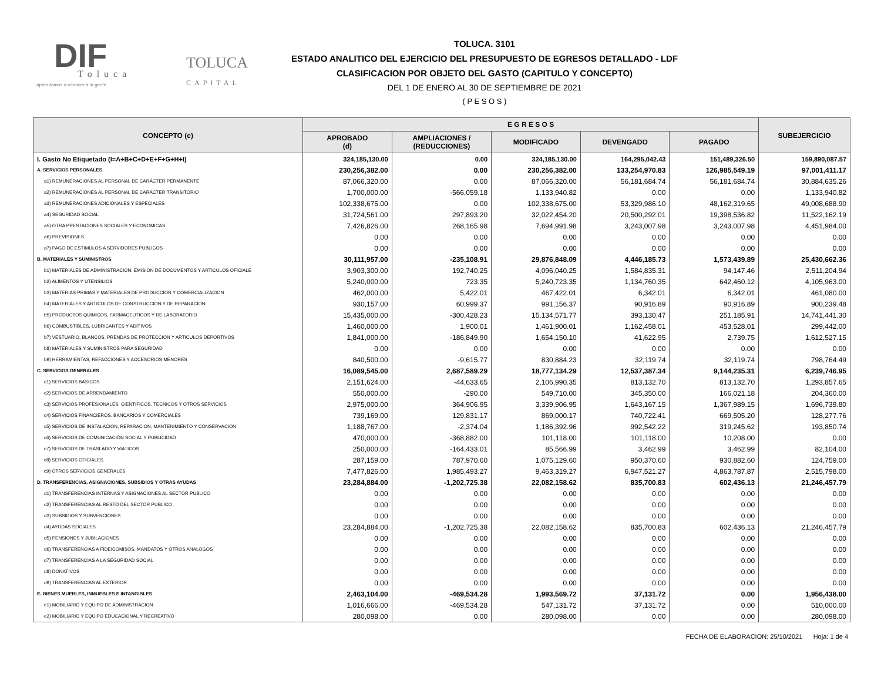DIF Toluca
aprendamos a conocer a la gente
TOLUCA
CAPITAL
TOLUCA. 3101
ESTADO ANALITICO DEL EJERCICIO DEL PRESUPUESTO DE EGRESOS DETALLADO - LDF
CLASIFICACION POR OBJETO DEL GASTO (CAPITULO Y CONCEPTO)
DEL 1 DE ENERO AL 30 DE SEPTIEMBRE DE 2021
( P E S O S )
| CONCEPTO (c) | E G R E S O S | | | | | SUBEJERCICIO |
| --- | --- | --- | --- | --- | --- | --- |
| | APROBADO (d) | AMPLIACIONES / (REDUCCIONES) | MODIFICADO | DEVENGADO | PAGADO | |
| I. Gasto No Etiquetado (I=A+B+C+D+E+F+G+H+I) | 324,185,130.00 | 0.00 | 324,185,130.00 | 164,295,042.43 | 151,489,326.50 | 159,890,087.57 |
| A. SERVICIOS PERSONALES | 230,256,382.00 | 0.00 | 230,256,382.00 | 133,254,970.83 | 126,985,549.19 | 97,001,411.17 |
| a1) REMUNERACIONES AL PERSONAL DE CARÁCTER PERMANENTE | 87,066,320.00 | 0.00 | 87,066,320.00 | 56,181,684.74 | 56,181,684.74 | 30,884,635.26 |
| a2) REMUNERACIONES AL PERSONAL DE CARÁCTER TRANSITORIO | 1,700,000.00 | -566,059.18 | 1,133,940.82 | 0.00 | 0.00 | 1,133,940.82 |
| a3) REMUNERACIONES ADICIONALES Y ESPECIALES | 102,338,675.00 | 0.00 | 102,338,675.00 | 53,329,986.10 | 48,162,319.65 | 49,008,688.90 |
| a4) SEGURIDAD SOCIAL | 31,724,561.00 | 297,893.20 | 32,022,454.20 | 20,500,292.01 | 19,398,536.82 | 11,522,162.19 |
| a5) OTRA PRESTACIONES SOCIALES Y ECONOMICAS | 7,426,826.00 | 268,165.98 | 7,694,991.98 | 3,243,007.98 | 3,243,007.98 | 4,451,984.00 |
| a6) PREVISIONES | 0.00 | 0.00 | 0.00 | 0.00 | 0.00 | 0.00 |
| a7) PAGO DE ESTIMULOS A SERVIDORES PUBLICOS | 0.00 | 0.00 | 0.00 | 0.00 | 0.00 | 0.00 |
| B. MATERIALES Y SUMINISTROS | 30,111,957.00 | -235,108.91 | 29,876,848.09 | 4,446,185.73 | 1,573,439.89 | 25,430,662.36 |
| b1) MATERIALES DE ADMINISTRACION, EMISION DE DOCUMENTOS Y ARTICULOS OFICIALE | 3,903,300.00 | 192,740.25 | 4,096,040.25 | 1,584,835.31 | 94,147.46 | 2,511,204.94 |
| b2) ALIMENTOS Y UTENSILIOS | 5,240,000.00 | 723.35 | 5,240,723.35 | 1,134,760.35 | 642,460.12 | 4,105,963.00 |
| b3) MATERIAS PRIMAS Y MATERIALES DE PRODUCCION Y COMERCIALIZACION | 462,000.00 | 5,422.01 | 467,422.01 | 6,342.01 | 6,342.01 | 461,080.00 |
| b4) MATERIALES Y ARTICULOS DE CONSTRUCCION Y DE REPARACION | 930,157.00 | 60,999.37 | 991,156.37 | 90,916.89 | 90,916.89 | 900,239.48 |
| b5) PRODUCTOS QUIMICOS, FARMACEUTICOS Y DE LABORATORIO | 15,435,000.00 | -300,428.23 | 15,134,571.77 | 393,130.47 | 251,185.91 | 14,741,441.30 |
| b6) COMBUSTIBLES, LUBRICANTES Y ADITIVOS | 1,460,000.00 | 1,900.01 | 1,461,900.01 | 1,162,458.01 | 453,528.01 | 299,442.00 |
| b7) VESTUARIO, BLANCOS, PRENDAS DE PROTECCION Y ARTICULOS DEPORTIVOS | 1,841,000.00 | -186,849.90 | 1,654,150.10 | 41,622.95 | 2,739.75 | 1,612,527.15 |
| b8) MATERIALES Y SUMINISTROS PARA SEGURIDAD | 0.00 | 0.00 | 0.00 | 0.00 | 0.00 | 0.00 |
| b9) HERRAMIENTAS, REFACCIONES Y ACCESORIOS MENORES | 840,500.00 | -9,615.77 | 830,884.23 | 32,119.74 | 32,119.74 | 798,764.49 |
| C. SERVICIOS GENERALES | 16,089,545.00 | 2,687,589.29 | 18,777,134.29 | 12,537,387.34 | 9,144,235.31 | 6,239,746.95 |
| c1) SERVICIOS BASICOS | 2,151,624.00 | -44,633.65 | 2,106,990.35 | 813,132.70 | 813,132.70 | 1,293,857.65 |
| c2) SERVICIOS DE ARRENDAMIENTO | 550,000.00 | -290.00 | 549,710.00 | 345,350.00 | 166,021.18 | 204,360.00 |
| c3) SERVICIOS PROFESIONALES, CIENTIFICOS, TECNICOS Y OTROS SERVICIOS | 2,975,000.00 | 364,906.95 | 3,339,906.95 | 1,643,167.15 | 1,367,989.15 | 1,696,739.80 |
| c4) SERVICIOS FINANCIEROS, BANCARIOS Y COMERCIALES | 739,169.00 | 129,831.17 | 869,000.17 | 740,722.41 | 669,505.20 | 128,277.76 |
| c5) SERVICIOS DE INSTALACION, REPARACION, MANTENIMIENTO Y CONSERVACION | 1,188,767.00 | -2,374.04 | 1,186,392.96 | 992,542.22 | 319,245.62 | 193,850.74 |
| c6) SERVICIOS DE COMUNICACIÓN SOCIAL Y PUBLICIDAD | 470,000.00 | -368,882.00 | 101,118.00 | 101,118.00 | 10,208.00 | 0.00 |
| c7) SERVICIOS DE TRASLADO Y VIATICOS | 250,000.00 | -164,433.01 | 85,566.99 | 3,462.99 | 3,462.99 | 82,104.00 |
| c8) SERVICIOS OFICIALES | 287,159.00 | 787,970.60 | 1,075,129.60 | 950,370.60 | 930,882.60 | 124,759.00 |
| c9) OTROS SERVICIOS GENERALES | 7,477,826.00 | 1,985,493.27 | 9,463,319.27 | 6,947,521.27 | 4,863,787.87 | 2,515,798.00 |
| D. TRANSFERENCIAS, ASIGNACIONES, SUBSIDIOS Y OTRAS AYUDAS | 23,284,884.00 | -1,202,725.38 | 22,082,158.62 | 835,700.83 | 602,436.13 | 21,246,457.79 |
| d1) TRANSFERENCIAS INTERNAS Y ASIGNACIONES AL SECTOR PUBLICO | 0.00 | 0.00 | 0.00 | 0.00 | 0.00 | 0.00 |
| d2) TRANSFERENCIAS AL RESTO DEL SECTOR PUBLICO | 0.00 | 0.00 | 0.00 | 0.00 | 0.00 | 0.00 |
| d3) SUBSIDIOS Y SUBVENCIONES | 0.00 | 0.00 | 0.00 | 0.00 | 0.00 | 0.00 |
| d4) AYUDAS SOCIALES | 23,284,884.00 | -1,202,725.38 | 22,082,158.62 | 835,700.83 | 602,436.13 | 21,246,457.79 |
| d5) PENSIONES Y JUBILACIONES | 0.00 | 0.00 | 0.00 | 0.00 | 0.00 | 0.00 |
| d6) TRANSFERENCIAS A FIDEICOMISOS, MANDATOS Y OTROS ANALOGOS | 0.00 | 0.00 | 0.00 | 0.00 | 0.00 | 0.00 |
| d7) TRANSFERENCIAS A LA SEGURIDAD SOCIAL | 0.00 | 0.00 | 0.00 | 0.00 | 0.00 | 0.00 |
| d8) DONATIVOS | 0.00 | 0.00 | 0.00 | 0.00 | 0.00 | 0.00 |
| d9) TRANSFERENCIAS AL EXTERIOR | 0.00 | 0.00 | 0.00 | 0.00 | 0.00 | 0.00 |
| E. BIENES MUEBLES, INMUEBLES E INTANGIBLES | 2,463,104.00 | -469,534.28 | 1,993,569.72 | 37,131.72 | 0.00 | 1,956,438.00 |
| e1) MOBILIARIO Y EQUIPO DE ADMINISTRACION | 1,016,666.00 | -469,534.28 | 547,131.72 | 37,131.72 | 0.00 | 510,000.00 |
| e2) MOBILIARIO Y EQUIPO EDUCACIONAL Y RECREATIVO | 280,098.00 | 0.00 | 280,098.00 | 0.00 | 0.00 | 280,098.00 |
FECHA DE ELABORACION: 25/10/2021 Hoja: 1 de 4